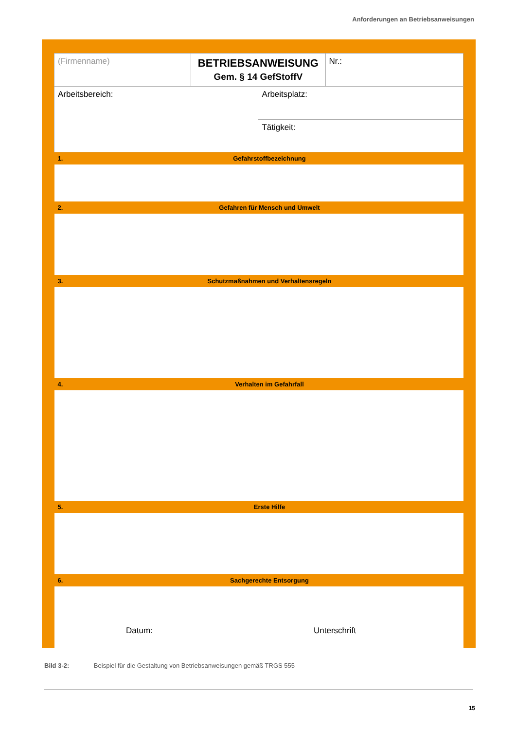Anforderungen an Betriebsanweisungen
| (Firmenname) | | BETRIEBSANWEISUNG Gem. § 14 GefStoffV | | Nr.: |
| Arbeitsbereich: | | | Arbeitsplatz: | |
| | | | Tätigkeit: | |
| 1. | Gefahrstoffbezeichnung | | | |
| 2. | Gefahren für Mensch und Umwelt | | | |
| 3. | Schutzmaßnahmen und Verhaltensregeln | | | |
| 4. | Verhalten im Gefahrfall | | | |
| 5. | Erste Hilfe | | | |
| 6. | Sachgerechte Entsorgung | | | |
Datum: Unterschrift
Bild 3-2: Beispiel für die Gestaltung von Betriebsanweisungen gemäß TRGS 555
15